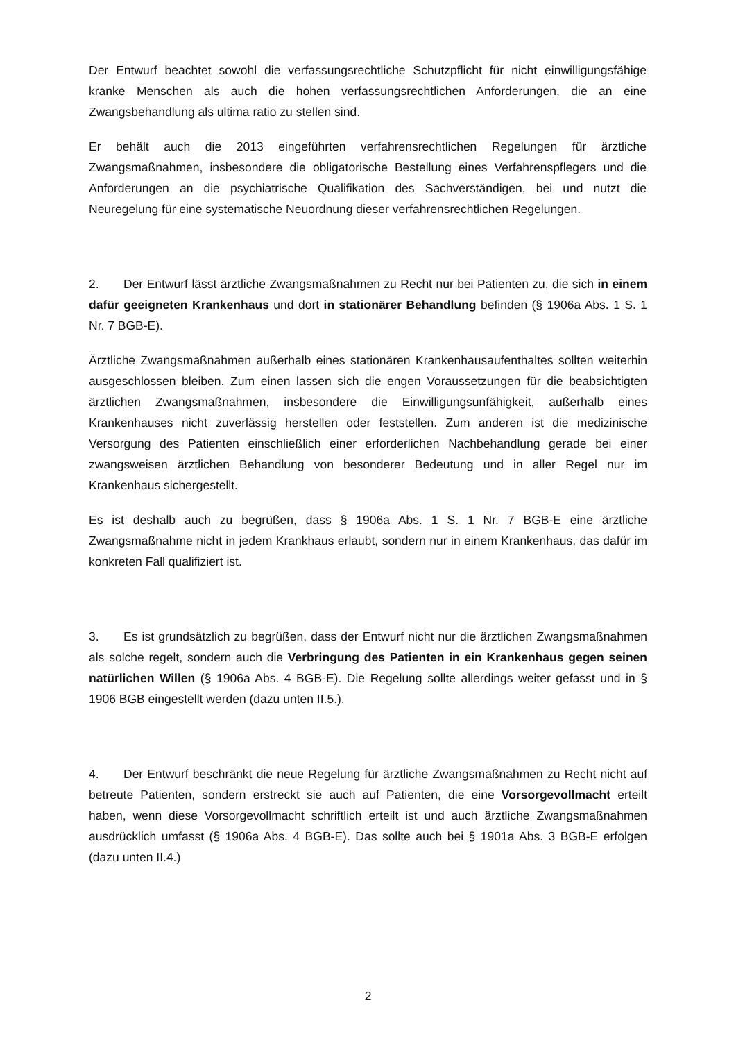Der Entwurf beachtet sowohl die verfassungsrechtliche Schutzpflicht für nicht einwilligungsfähige kranke Menschen als auch die hohen verfassungsrechtlichen Anforderungen, die an eine Zwangsbehandlung als ultima ratio zu stellen sind.
Er behält auch die 2013 eingeführten verfahrensrechtlichen Regelungen für ärztliche Zwangsmaßnahmen, insbesondere die obligatorische Bestellung eines Verfahrenspflegers und die Anforderungen an die psychiatrische Qualifikation des Sachverständigen, bei und nutzt die Neuregelung für eine systematische Neuordnung dieser verfahrensrechtlichen Regelungen.
2. Der Entwurf lässt ärztliche Zwangsmaßnahmen zu Recht nur bei Patienten zu, die sich in einem dafür geeigneten Krankenhaus und dort in stationärer Behandlung befinden (§ 1906a Abs. 1 S. 1 Nr. 7 BGB-E).
Ärztliche Zwangsmaßnahmen außerhalb eines stationären Krankenhausaufenthaltes sollten weiterhin ausgeschlossen bleiben. Zum einen lassen sich die engen Voraussetzungen für die beabsichtigten ärztlichen Zwangsmaßnahmen, insbesondere die Einwilligungsunfähigkeit, außerhalb eines Krankenhauses nicht zuverlässig herstellen oder feststellen. Zum anderen ist die medizinische Versorgung des Patienten einschließlich einer erforderlichen Nachbehandlung gerade bei einer zwangsweisen ärztlichen Behandlung von besonderer Bedeutung und in aller Regel nur im Krankenhaus sichergestellt.
Es ist deshalb auch zu begrüßen, dass § 1906a Abs. 1 S. 1 Nr. 7 BGB-E eine ärztliche Zwangsmaßnahme nicht in jedem Krankhaus erlaubt, sondern nur in einem Krankenhaus, das dafür im konkreten Fall qualifiziert ist.
3. Es ist grundsätzlich zu begrüßen, dass der Entwurf nicht nur die ärztlichen Zwangsmaßnahmen als solche regelt, sondern auch die Verbringung des Patienten in ein Krankenhaus gegen seinen natürlichen Willen (§ 1906a Abs. 4 BGB-E). Die Regelung sollte allerdings weiter gefasst und in § 1906 BGB eingestellt werden (dazu unten II.5.).
4. Der Entwurf beschränkt die neue Regelung für ärztliche Zwangsmaßnahmen zu Recht nicht auf betreute Patienten, sondern erstreckt sie auch auf Patienten, die eine Vorsorgevollmacht erteilt haben, wenn diese Vorsorgevollmacht schriftlich erteilt ist und auch ärztliche Zwangsmaßnahmen ausdrücklich umfasst (§ 1906a Abs. 4 BGB-E). Das sollte auch bei § 1901a Abs. 3 BGB-E erfolgen (dazu unten II.4.)
2